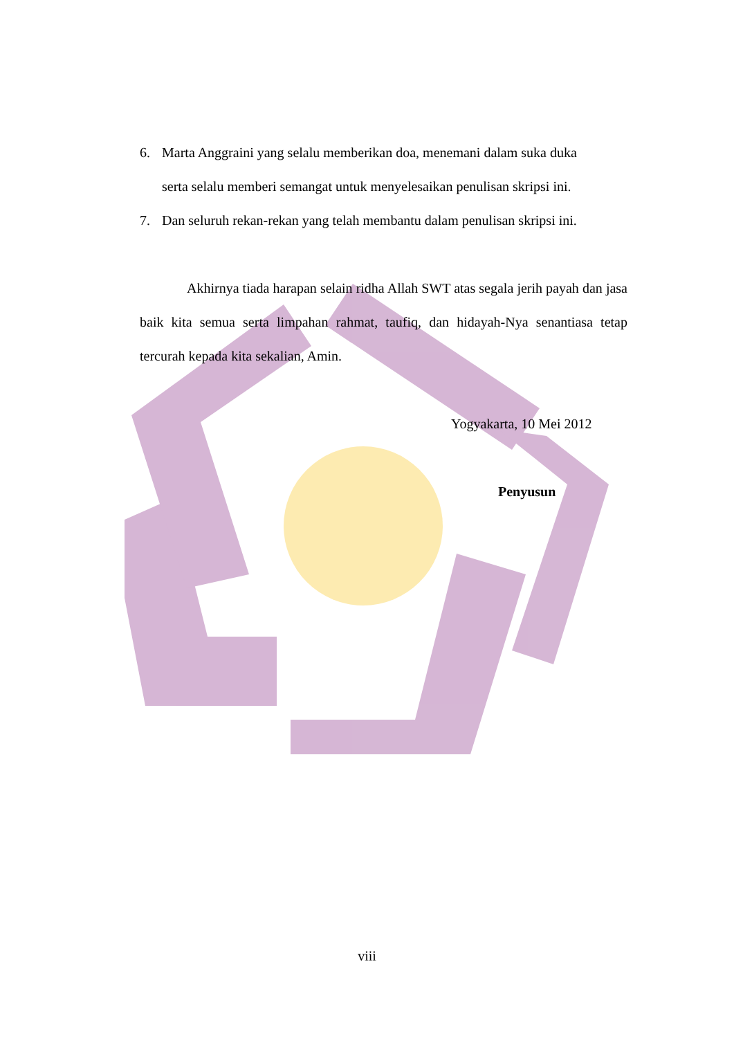6. Marta Anggraini yang selalu memberikan doa, menemani dalam suka duka
serta selalu memberi semangat untuk menyelesaikan penulisan skripsi ini.
7. Dan seluruh rekan-rekan yang telah membantu dalam penulisan skripsi ini.
Akhirnya tiada harapan selain ridha Allah SWT atas segala jerih payah dan jasa baik kita semua serta limpahan rahmat, taufiq, dan hidayah-Nya senantiasa tetap tercurah kepada kita sekalian, Amin.
Yogyakarta, 10 Mei 2012
Penyusun
viii